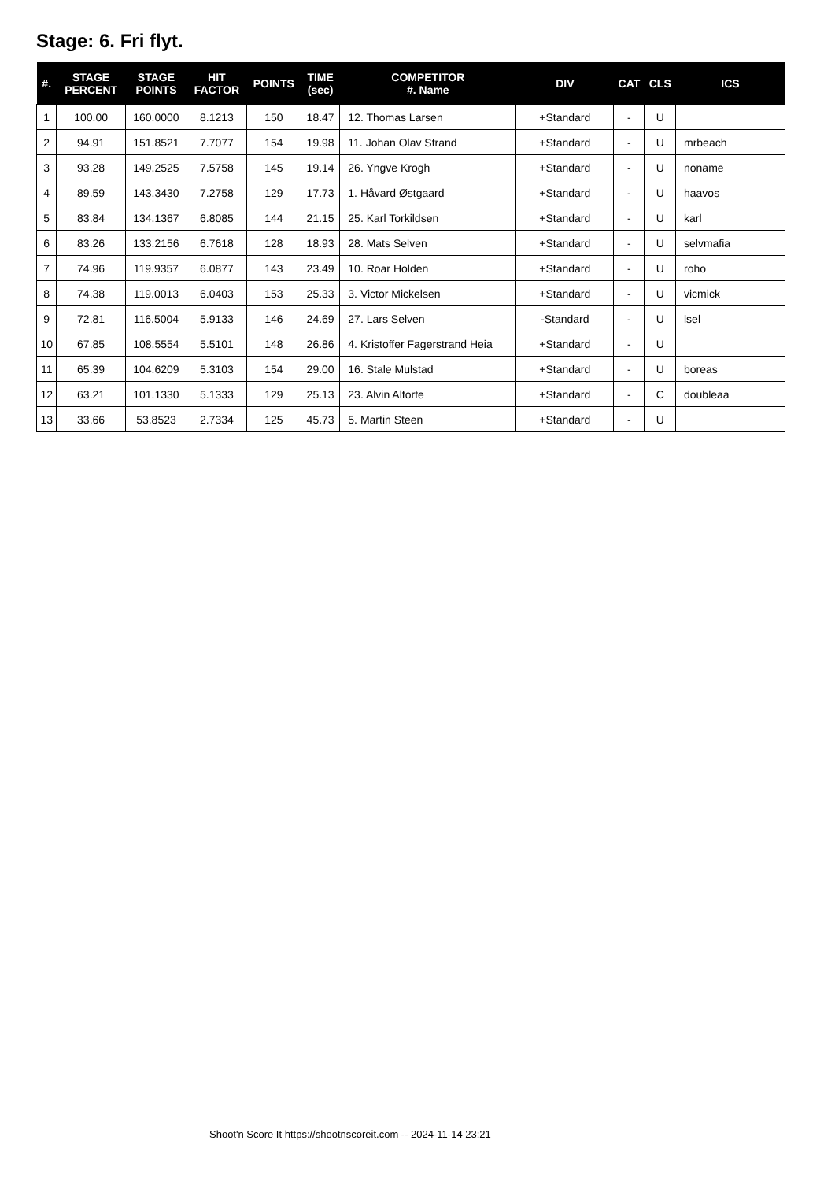Stage: 6. Fri flyt.
| #. | STAGE PERCENT | STAGE POINTS | HIT FACTOR | POINTS | TIME (sec) | COMPETITOR #. Name | DIV | CAT | CLS | ICS |
| --- | --- | --- | --- | --- | --- | --- | --- | --- | --- | --- |
| 1 | 100.00 | 160.0000 | 8.1213 | 150 | 18.47 | 12. Thomas Larsen | +Standard | - | U | |
| 2 | 94.91 | 151.8521 | 7.7077 | 154 | 19.98 | 11. Johan Olav Strand | +Standard | - | U | mrbeach |
| 3 | 93.28 | 149.2525 | 7.5758 | 145 | 19.14 | 26. Yngve Krogh | +Standard | - | U | noname |
| 4 | 89.59 | 143.3430 | 7.2758 | 129 | 17.73 | 1. Håvard Østgaard | +Standard | - | U | haavos |
| 5 | 83.84 | 134.1367 | 6.8085 | 144 | 21.15 | 25. Karl Torkildsen | +Standard | - | U | karl |
| 6 | 83.26 | 133.2156 | 6.7618 | 128 | 18.93 | 28. Mats Selven | +Standard | - | U | selvmafia |
| 7 | 74.96 | 119.9357 | 6.0877 | 143 | 23.49 | 10. Roar Holden | +Standard | - | U | roho |
| 8 | 74.38 | 119.0013 | 6.0403 | 153 | 25.33 | 3. Victor Mickelsen | +Standard | - | U | vicmick |
| 9 | 72.81 | 116.5004 | 5.9133 | 146 | 24.69 | 27. Lars Selven | -Standard | - | U | lsel |
| 10 | 67.85 | 108.5554 | 5.5101 | 148 | 26.86 | 4. Kristoffer Fagerstrand Heia | +Standard | - | U | |
| 11 | 65.39 | 104.6209 | 5.3103 | 154 | 29.00 | 16. Stale Mulstad | +Standard | - | U | boreas |
| 12 | 63.21 | 101.1330 | 5.1333 | 129 | 25.13 | 23. Alvin Alforte | +Standard | - | C | doubleaa |
| 13 | 33.66 | 53.8523 | 2.7334 | 125 | 45.73 | 5. Martin Steen | +Standard | - | U | |
Shoot'n Score It https://shootnscoreit.com -- 2024-11-14 23:21